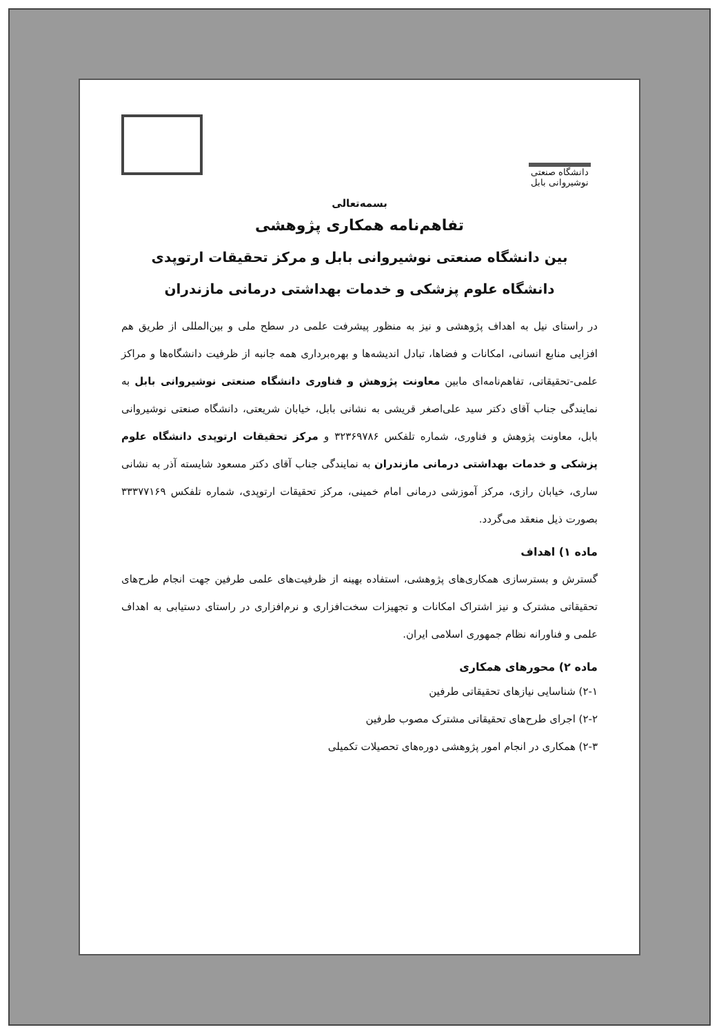دانشگاه صنعتی نوشیروانی بابل
بسمه‌تعالی
تفاهم‌نامه همکاری پژوهشی
بین دانشگاه صنعتی نوشیروانی بابل و مرکز تحقیقات ارتوپدی
دانشگاه علوم پزشکی و خدمات بهداشتی درمانی مازندران
در راستای نیل به اهداف پژوهشی و نیز به منظور پیشرفت علمی در سطح ملی و بین‌المللی از طریق هم افزایی منابع انسانی، امکانات و فضاها، تبادل اندیشه‌ها و بهره‌برداری همه جانبه از ظرفیت دانشگاه‌ها و مراکز علمی-تحقیقاتی، تفاهم‌نامه‌ای مابین معاونت پژوهش و فناوری دانشگاه صنعتی نوشیروانی بابل به نمایندگی جناب آقای دکتر سید علی‌اصغر قریشی به نشانی بابل، خیابان شریعتی، دانشگاه صنعتی نوشیروانی بابل، معاونت پژوهش و فناوری، شماره تلفکس ۳۲۳۶۹۷۸۶ و مرکز تحقیقات ارتوپدی دانشگاه علوم پزشکی و خدمات بهداشتی درمانی مازندران به نمایندگی جناب آقای دکتر مسعود شایسته آذر به نشانی ساری، خیابان رازی، مرکز آموزشی درمانی امام خمینی، مرکز تحقیقات ارتوپدی، شماره تلفکس ۳۳۳۷۷۱۶۹ بصورت ذیل منعقد می‌گردد.
ماده ۱) اهداف
گسترش و بسترسازی همکاری‌های پژوهشی، استفاده بهینه از ظرفیت‌های علمی طرفین جهت انجام طرح‌های تحقیقاتی مشترک و نیز اشتراک امکانات و تجهیزات سخت‌افزاری و نرم‌افزاری در راستای دستیابی به اهداف علمی و فناورانه نظام جمهوری اسلامی ایران.
ماده ۲) محورهای همکاری
۲-۱) شناسایی نیازهای تحقیقاتی طرفین
۲-۲) اجرای طرح‌های تحقیقاتی مشترک مصوب طرفین
۲-۳) همکاری در انجام امور پژوهشی دوره‌های تحصیلات تکمیلی